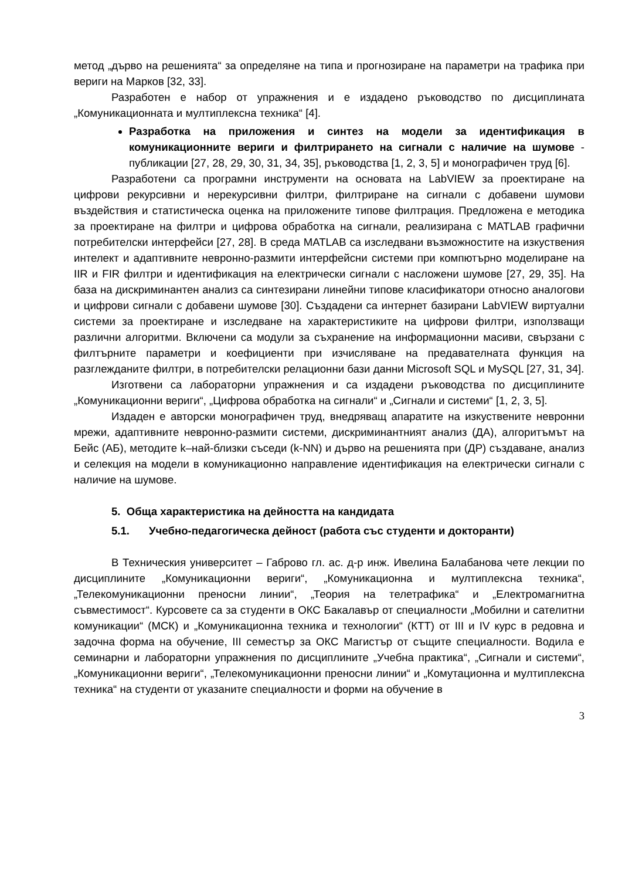метод „дърво на решенията“ за определяне на типа и прогнозиране на параметри на трафика при вериги на Марков [32, 33].
Разработен е набор от упражнения и е издадено ръководство по дисциплината „Комуникационната и мултиплексна техника“ [4].
Разработка на приложения и синтез на модели за идентификация в комуникационните вериги и филтрирането на сигнали с наличие на шумове - публикации [27, 28, 29, 30, 31, 34, 35], ръководства [1, 2, 3, 5] и монографичен труд [6].
Разработени са програмни инструменти на основата на LabVIEW за проектиране на цифрови рекурсивни и нерекурсивни филтри, филтриране на сигнали с добавени шумови въздействия и статистическа оценка на приложените типове филтрация. Предложена е методика за проектиране на филтри и цифрова обработка на сигнали, реализирана с MATLAB графични потребителски интерфейси [27, 28]. В среда MATLAB са изследвани възможностите на изкуствения интелект и адаптивните невронно-размити интерфейсни системи при компютърно моделиране на IIR и FIR филтри и идентификация на електрически сигнали с насложени шумове [27, 29, 35]. На база на дискриминантен анализ са синтезирани линейни типове класификатори относно аналогови и цифрови сигнали с добавени шумове [30]. Създадени са интернет базирани LabVIEW виртуални системи за проектиране и изследване на характеристиките на цифрови филтри, използващи различни алгоритми. Включени са модули за съхранение на информационни масиви, свързани с филтърните параметри и коефициенти при изчисляване на предавателната функция на разглежданите филтри, в потребителски релационни бази данни Microsoft SQL и MySQL [27, 31, 34].
Изготвени са лабораторни упражнения и са издадени ръководства по дисциплините „Комуникационни вериги“, „Цифрова обработка на сигнали“ и „Сигнали и системи“ [1, 2, 3, 5].
Издаден е авторски монографичен труд, внедряващ апаратите на изкуствените невронни мрежи, адаптивните невронно-размити системи, дискриминантният анализ (ДА), алгоритъмът на Бейс (АБ), методите k–най-близки съседи (k-NN) и дърво на решенията при (ДР) създаване, анализ и селекция на модели в комуникационно направление идентификация на електрически сигнали с наличие на шумове.
5. Обща характеристика на дейността на кандидата
5.1. Учебно-педагогическа дейност (работа със студенти и докторанти)
В Техническия университет – Габрово гл. ас. д-р инж. Ивелина Балабанова чете лекции по дисциплините „Комуникационни вериги“, „Комуникационна и мултиплексна техника“, „Телекомуникационни преносни линии“, „Теория на телетрафика“ и „Електромагнитна съвместимост“. Курсовете са за студенти в ОКС Бакалавър от специалности „Мобилни и сателитни комуникации“ (МСК) и „Комуникационна техника и технологии“ (КТТ) от III и IV курс в редовна и задочна форма на обучение, III семестър за ОКС Магистър от същите специалности. Водила е семинарни и лабораторни упражнения по дисциплините „Учебна практика“, „Сигнали и системи“, „Комуникационни вериги“, „Телекомуникационни преносни линии“ и „Комутационна и мултиплексна техника“ на студенти от указаните специалности и форми на обучение в
3